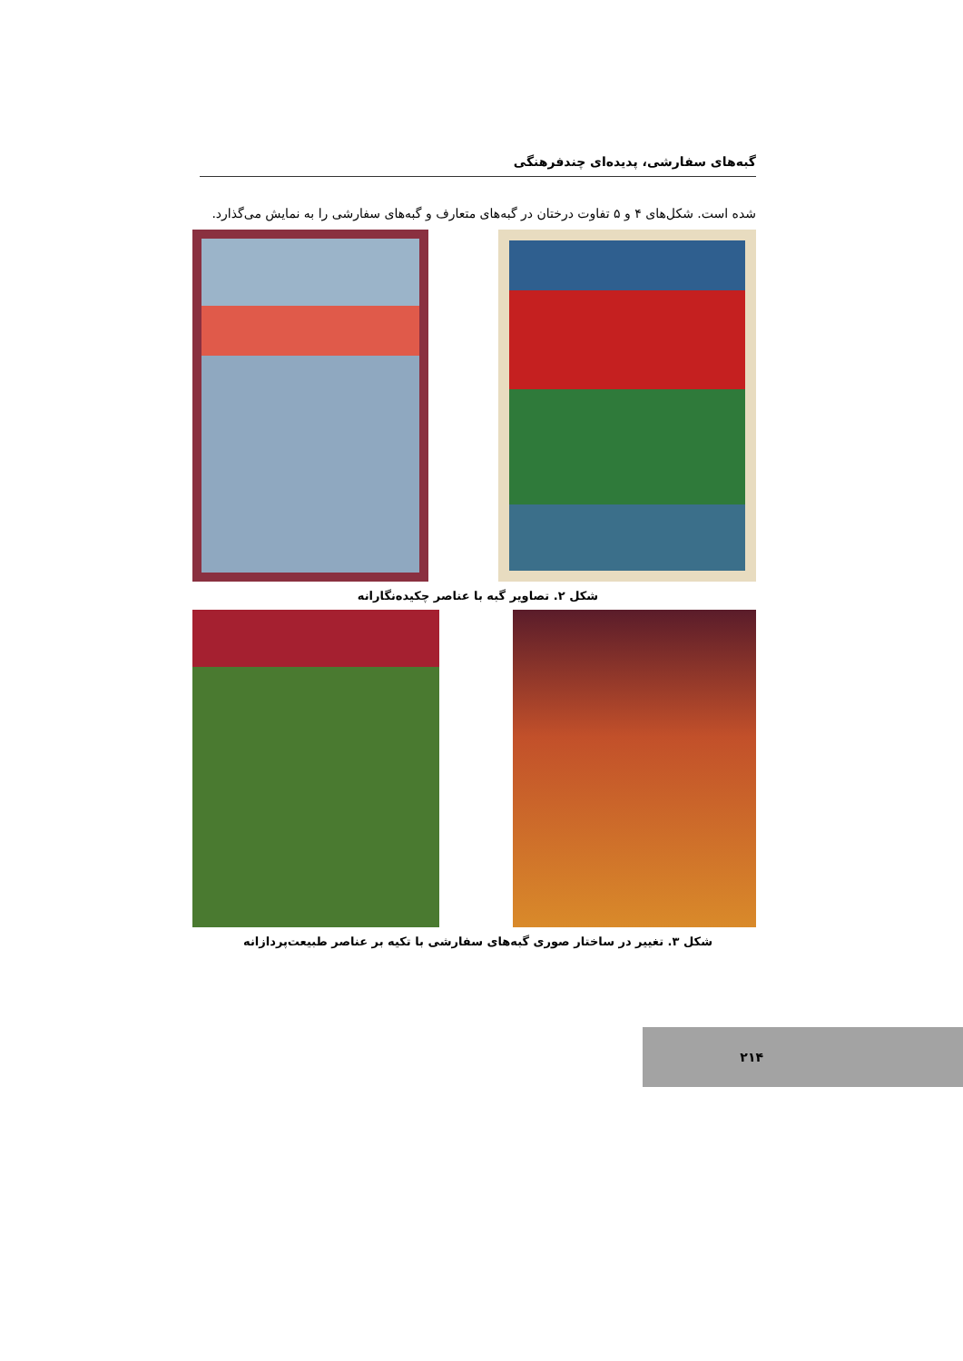گبه‌های سفارشی، پدیده‌ای چندفرهنگی
شده است. شکل‌های ۴ و ۵ تفاوت درختان در گبه‌های متعارف و گبه‌های سفارشی را به نمایش می‌گذارد.
شکل ۲. تصاویر گبه با عناصر چکیده‌نگارانه
شکل ۳. تغییر در ساختار صوری گبه‌های سفارشی با تکیه بر عناصر طبیعت‌پردازانه
۲۱۴